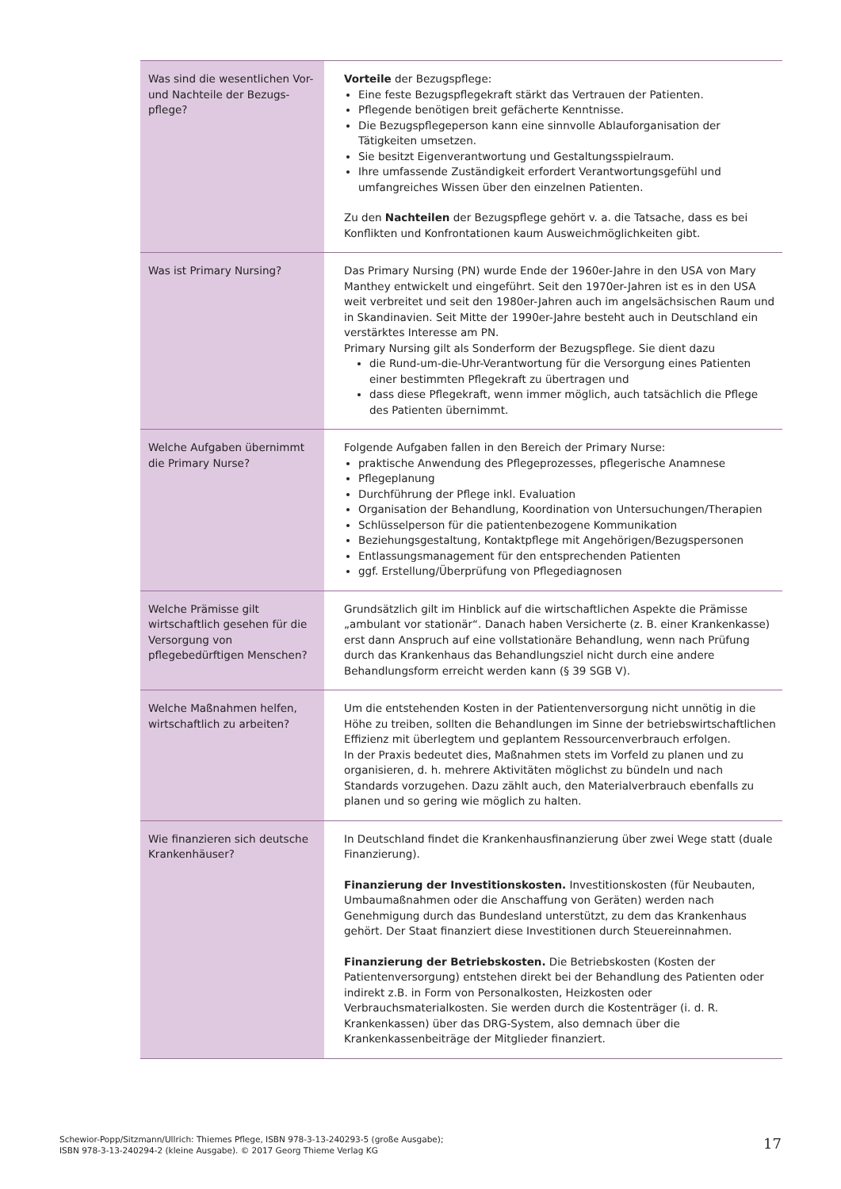| Was sind die wesentlichen Vor- und Nachteile der Bezugs-pflege? | Vorteile der Bezugspflege: Eine feste Bezugspflegekraft stärkt das Vertrauen der Patienten. Pflegende benötigen breit gefächerte Kenntnisse. Die Bezugspflegeperson kann eine sinnvolle Ablauforganisation der Tätigkeiten umsetzen. Sie besitzt Eigenverantwortung und Gestaltungsspielraum. Ihre umfassende Zuständigkeit erfordert Verantwortungsgefühl und umfangreiches Wissen über den einzelnen Patienten. Zu den Nachteilen der Bezugspflege gehört v. a. die Tatsache, dass es bei Konflikten und Konfrontationen kaum Ausweichmöglichkeiten gibt. |
| Was ist Primary Nursing? | Das Primary Nursing (PN) wurde Ende der 1960er-Jahre in den USA von Mary Manthey entwickelt und eingeführt. Seit den 1970er-Jahren ist es in den USA weit verbreitet und seit den 1980er-Jahren auch im angelsächsischen Raum und in Skandinavien. Seit Mitte der 1990er-Jahre besteht auch in Deutschland ein verstärktes Interesse am PN. Primary Nursing gilt als Sonderform der Bezugspflege. Sie dient dazu die Rund-um-die-Uhr-Verantwortung für die Versorgung eines Patienten einer bestimmten Pflegekraft zu übertragen und dass diese Pflegekraft, wenn immer möglich, auch tatsächlich die Pflege des Patienten übernimmt. |
| Welche Aufgaben übernimmt die Primary Nurse? | Folgende Aufgaben fallen in den Bereich der Primary Nurse: praktische Anwendung des Pflegeprozesses, pflegerische Anamnese Pflegeplanung Durchführung der Pflege inkl. Evaluation Organisation der Behandlung, Koordination von Untersuchungen/Therapien Schlüsselperson für die patientenbezogene Kommunikation Beziehungsgestaltung, Kontaktpflege mit Angehörigen/Bezugspersonen Entlassungsmanagement für den entsprechenden Patienten ggf. Erstellung/Überprüfung von Pflegediagnosen |
| Welche Prämisse gilt wirtschaftlich gesehen für die Versorgung von pflegebedürftigen Menschen? | Grundsätzlich gilt im Hinblick auf die wirtschaftlichen Aspekte die Prämisse „ambulant vor stationär“. Danach haben Versicherte (z. B. einer Krankenkasse) erst dann Anspruch auf eine vollstationäre Behandlung, wenn nach Prüfung durch das Krankenhaus das Behandlungsziel nicht durch eine andere Behandlungsform erreicht werden kann (§ 39 SGB V). |
| Welche Maßnahmen helfen, wirtschaftlich zu arbeiten? | Um die entstehenden Kosten in der Patientenversorgung nicht unnötig in die Höhe zu treiben, sollten die Behandlungen im Sinne der betriebswirtschaftlichen Effizienz mit überlegtem und geplantem Ressourcenverbrauch erfolgen. In der Praxis bedeutet dies, Maßnahmen stets im Vorfeld zu planen und zu organisieren, d. h. mehrere Aktivitäten möglichst zu bündeln und nach Standards vorzugehen. Dazu zählt auch, den Materialverbrauch ebenfalls zu planen und so gering wie möglich zu halten. |
| Wie finanzieren sich deutsche Krankenhäuser? | In Deutschland findet die Krankenhausfinanzierung über zwei Wege statt (duale Finanzierung). Finanzierung der Investitionskosten. Investitionskosten (für Neubauten, Umbaumaßnahmen oder die Anschaffung von Geräten) werden nach Genehmigung durch das Bundesland unterstützt, zu dem das Krankenhaus gehört. Der Staat finanziert diese Investitionen durch Steuereinnahmen. Finanzierung der Betriebskosten. Die Betriebskosten (Kosten der Patientenversorgung) entstehen direkt bei der Behandlung des Patienten oder indirekt z.B. in Form von Personalkosten, Heizkosten oder Verbrauchsmaterialkosten. Sie werden durch die Kostenträger (i. d. R. Krankenkassen) über das DRG-System, also demnach über die Krankenkassenbeiträge der Mitglieder finanziert. |
Schewior-Popp/Sitzmann/Ullrich: Thiemes Pflege, ISBN 978-3-13-240293-5 (große Ausgabe);
ISBN 978-3-13-240294-2 (kleine Ausgabe). © 2017 Georg Thieme Verlag KG
17